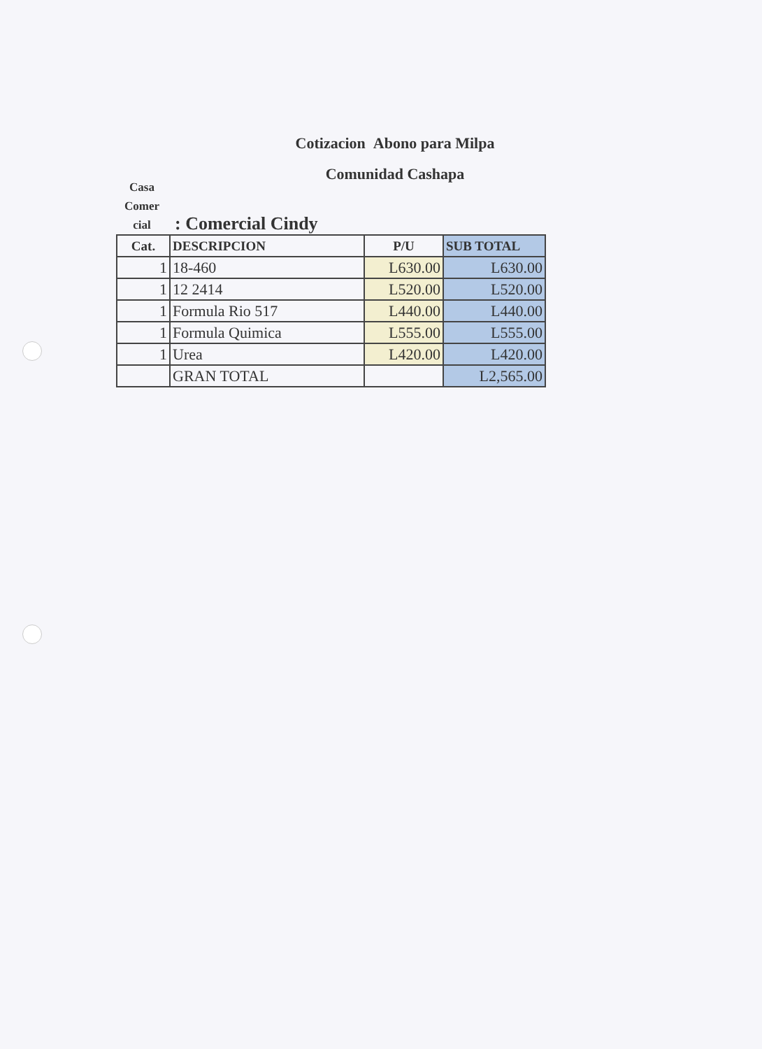Cotizacion Abono para Milpa
Comunidad Cashapa
Casa
Comer
cial
: Comercial Cindy
| Cat. | DESCRIPCION | P/U | SUB TOTAL |
| --- | --- | --- | --- |
| 1 | 18-460 | L630.00 | L630.00 |
| 1 | 12 2414 | L520.00 | L520.00 |
| 1 | Formula Rio 517 | L440.00 | L440.00 |
| 1 | Formula Quimica | L555.00 | L555.00 |
| 1 | Urea | L420.00 | L420.00 |
| | GRAN TOTAL | | L2,565.00 |